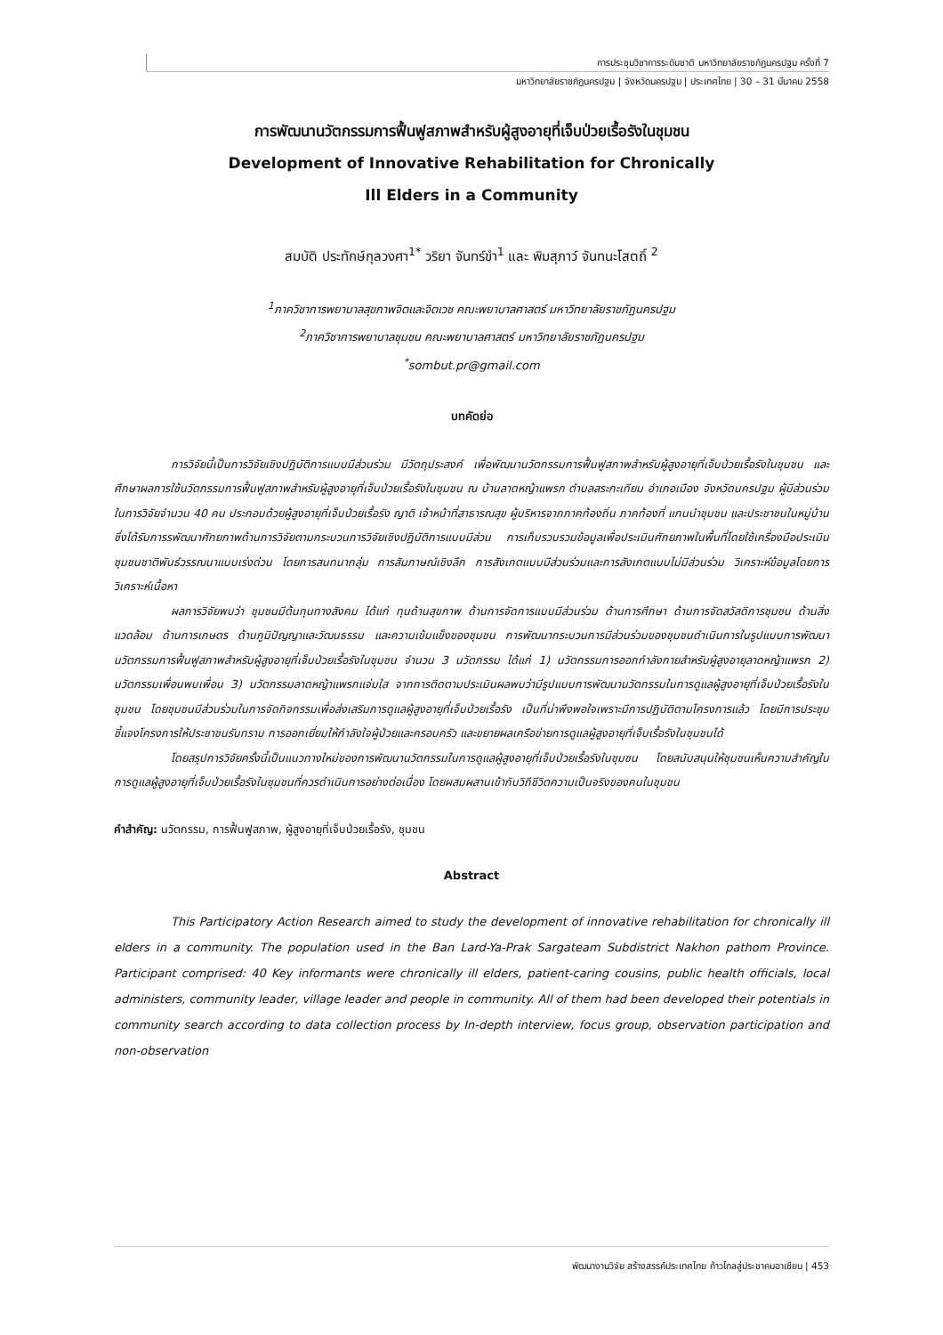การประชุมวิชาการระดับชาติ มหาวิทยาลัยราชภัฏนครปฐม ครั้งที่ 7
มหาวิทยาลัยราชภัฏนครปฐม | จังหวัดนครปฐม | ประเทศไทย | 30 – 31 มีนาคม 2558
การพัฒนานวัตกรรมการฟื้นฟูสภาพสำหรับผู้สูงอายุที่เจ็บป่วยเรื้อรังในชุมชน
Development of Innovative Rehabilitation for Chronically
Ill Elders in a Community
สมบัติ ประทักษ์กุลวงศา<sup>1*</sup> วริยา จันทร์ขำ<sup>1</sup> และ พิมสุภาว์ จันทนะโสตถิ์ <sup>2</sup>
<sup>1</sup> ภาควิชาการพยาบาลสุขภาพจิตและจิตเวช คณะพยาบาลศาสตร์ มหาวิทยาลัยราชภัฏนครปฐม
<sup>2</sup> ภาควิชาการพยาบาลชุมชน คณะพยาบาลศาสตร์ มหาวิทยาลัยราชภัฏนครปฐม
<sup>*</sup> sombut.pr@gmail.com
บทคัดย่อ
การวิจัยนี้เป็นการวิจัยเชิงปฏิบัติการแบบมีส่วนร่วม มีวัตถุประสงค์ เพื่อพัฒนานวัตกรรมการฟื้นฟูสภาพสำหรับผู้สูงอายุที่เจ็บป่วยเรื้อรังในชุมชน และศึกษาผลการใช้นวัตกรรมการฟื้นฟูสภาพสำหรับผู้สูงอายุที่เจ็บป่วยเรื้อรังในชุมชน ณ บ้านลาดหญ้าแพรก ตำบลสระกะเทียม อำเภอเมือง จังหวัดนครปฐม ผู้มีส่วนร่วมในการวิจัยจำนวน 40 คน ประกอบด้วยผู้สูงอายุที่เจ็บป่วยเรื้อรัง ญาติ เจ้าหน้าที่สาธารณสุข ผู้บริหารจากภาคท้องถิ่น ภาคท้องที่ แกนนำชุมชน และประชาชนในหมู่บ้าน ซึ่งได้รับการรพัฒนาศักยภาพด้านการวิจัยตามกระบวนการวิจัยเชิงปฏิบัติการแบบมีส่วน การเก็บรวบรวมข้อมูลเพื่อประเมินศักยภาพในพื้นที่โดยใช้เครื่องมือประเมินชุมชนชาติพันธ์วรรณนาแบบเร่งด่วน โดยการสนทนากลุ่ม การสัมภาษณ์เชิงลึก การสังเกตแบบมีส่วนร่วมและการสังเกตแบบไม่มีส่วนร่วม วิเคราะห์ข้อมูลโดยการวิเคราะห์เนื้อหา
ผลการวิจัยพบว่า ชุมชนมีต้นทุนทางสังคม ได้แก่ ทุนด้านสุขภาพ ด้านการจัดการแบบมีส่วนร่วม ด้านการศึกษา ด้านการจัดสวัสดิการชุมชน ด้านสิ่งแวดล้อม ด้านการเกษตร ด้านภูมิปัญญาและวัฒนธรรม และความเข้มแข็งของชุมชน การพัฒนากระบวนการมีส่วนร่วมของชุมชนดำเนินการในรูปแบบการพัฒนานวัตกรรมการฟื้นฟูสภาพสำหรับผู้สูงอายุที่เจ็บป่วยเรื้อรังในชุมชน จำนวน 3 นวัตกรรม ได้แก่ 1) นวัตกรรมการออกกำลังกายสำหรับผู้สูงอายุลาดหญ้าแพรก 2) นวัตกรรมเพื่อนพบเพื่อน 3) นวัตกรรมลาดหญ้าแพรกแจ่มใส จากการติดตามประเมินผลพบว่ามีรูปแบบการพัฒนานวัตกรรมในการดูแลผู้สูงอายุที่เจ็บป่วยเรื้อรังในชุมชน โดยชุมชนมีส่วนร่วมในการจัดกิจกรรมเพื่อส่งเสริมการดูแลผู้สูงอายุที่เจ็บป่วยเรื้อรัง เป็นที่น่าพึงพอใจเพราะมีการปฏิบัติตามโครงการแล้ว โดยมีการประชุมชี้แจงโครงการให้ประชาชนรับทราบ การออกเยี่ยมให้กำลังใจผู้ป่วยและครอบครัว และขยายผลเครือข่ายการดูแลผู้สูงอายุที่เจ็บเรื้อรังในชุมชนได้
โดยสรุปการวิจัยครั้งนี้เป็นแนวทางใหม่ของการพัฒนานวัตกรรมในการดูแลผู้สูงอายุที่เจ็บป่วยเรื้อรังในชุมชน โดยสนับสนุนให้ชุมชนเห็นความสำคัญในการดูแลผู้สูงอายุที่เจ็บป่วยเรื้อรังในชุมชนที่ควรดำเนินการอย่างต่อเนื่อง โดยผสมผสานเข้ากับวิถีชีวิตความเป็นจริงของคนในชุมชน
คำสำคัญ: นวัตกรรม, การฟื้นฟูสภาพ, ผู้สูงอายุที่เจ็บป่วยเรื้อรัง, ชุมชน
Abstract
This Participatory Action Research aimed to study the development of innovative rehabilitation for chronically ill elders in a community. The population used in the Ban Lard-Ya-Prak Sargateam Subdistrict Nakhon pathom Province. Participant comprised: 40 Key informants were chronically ill elders, patient-caring cousins, public health officials, local administers, community leader, village leader and people in community. All of them had been developed their potentials in community search according to data collection process by In-depth interview, focus group, observation participation and non-observation
พัฒนางานวิจัย สร้างสรรค์ประเทศไทย ก้าวไกลสู่ประชาคมอาเซียน | 453